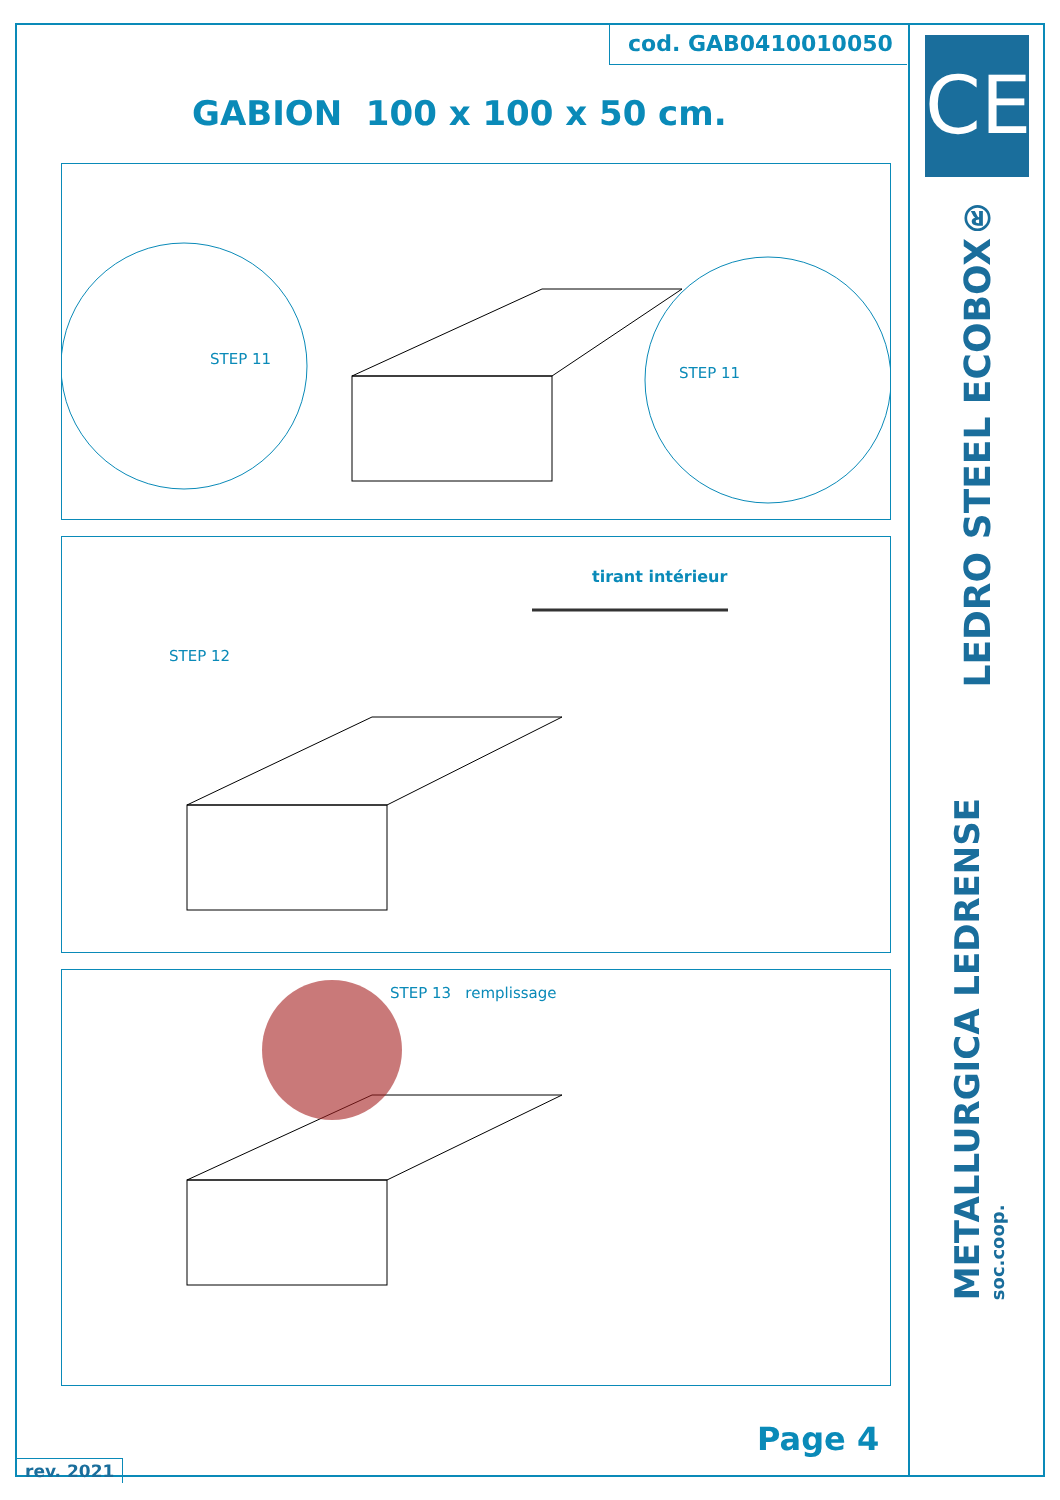cod. GAB0410010050
GABION 100 x 100 x 50 cm.
STEP 11
STEP 11
tirant intérieur
STEP 12
STEP 13 remplissage
Page 4
rev. 2021
CE
LEDRO STEEL ECOBOX®
METALLURGICA LEDRENSE
soc.coop.